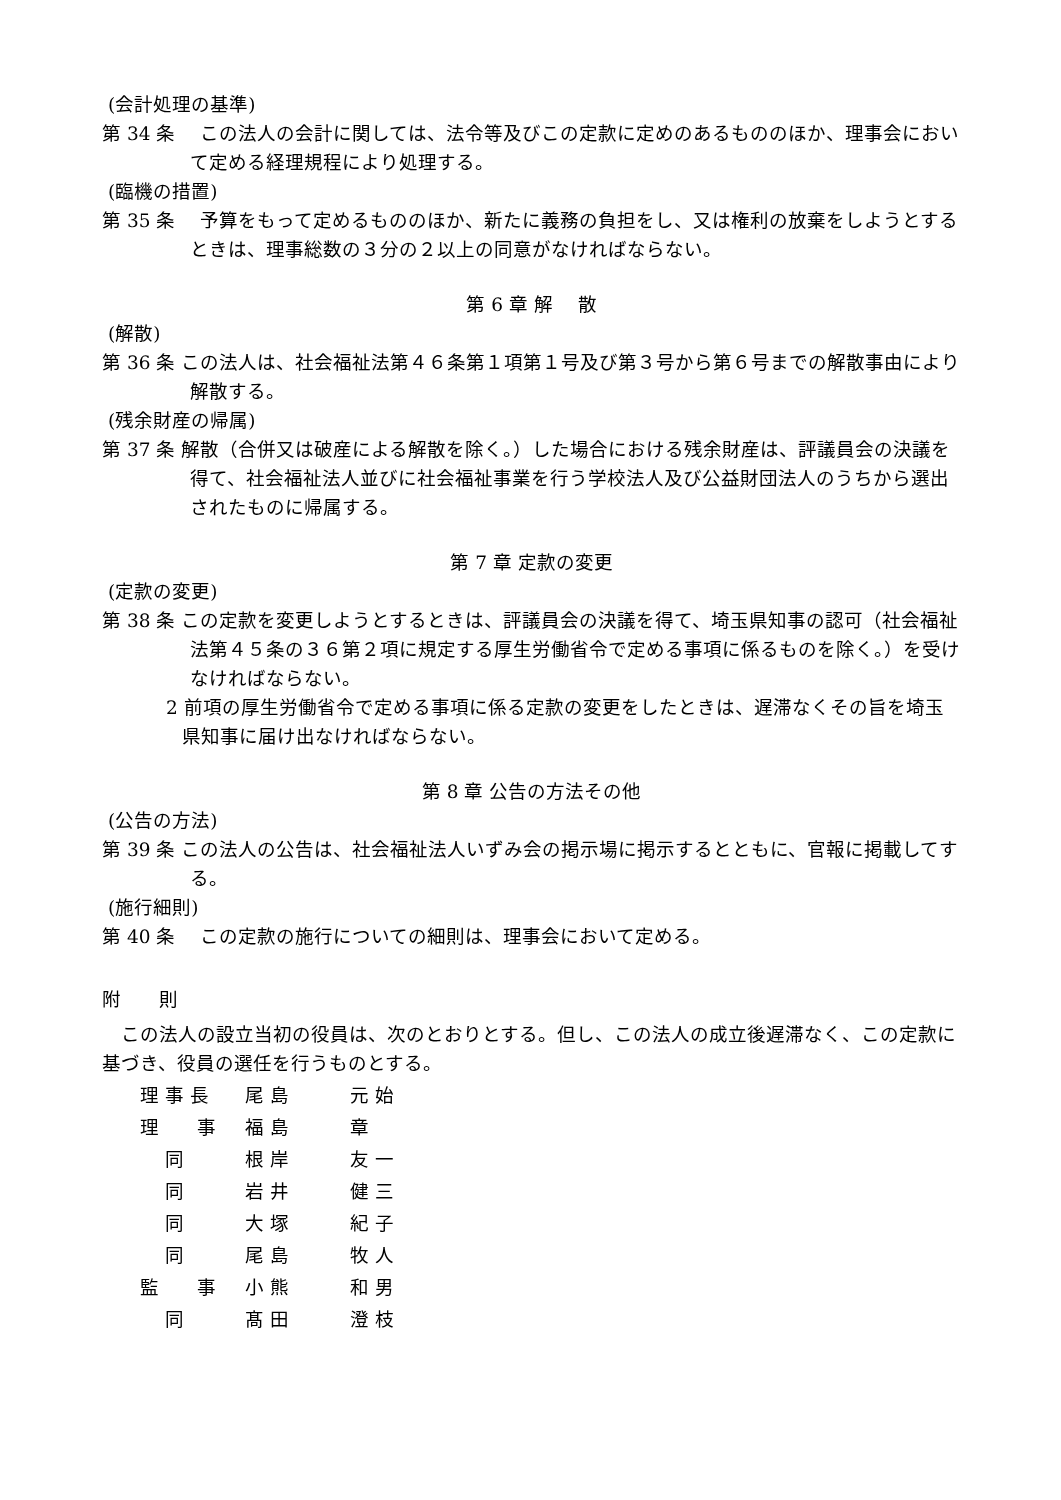(会計処理の基準)
第 34 条　 この法人の会計に関しては、法令等及びこの定款に定めのあるもののほか、理事会において定める経理規程により処理する。
(臨機の措置)
第 35 条　 予算をもって定めるもののほか、新たに義務の負担をし、又は権利の放棄をしようとするときは、理事総数の３分の２以上の同意がなければならない。
第 6 章 解　 散
(解散)
第 36 条 この法人は、社会福祉法第４６条第１項第１号及び第３号から第６号までの解散事由により解散する。
(残余財産の帰属)
第 37 条 解散（合併又は破産による解散を除く。）した場合における残余財産は、評議員会の決議を得て、社会福祉法人並びに社会福祉事業を行う学校法人及び公益財団法人のうちから選出されたものに帰属する。
第 7 章 定款の変更
(定款の変更)
第 38 条 この定款を変更しようとするときは、評議員会の決議を得て、埼玉県知事の認可（社会福祉法第４５条の３６第２項に規定する厚生労働省令で定める事項に係るものを除く。）を受けなければならない。
2 前項の厚生労働省令で定める事項に係る定款の変更をしたときは、遅滞なくその旨を埼玉県知事に届け出なければならない。
第 8 章 公告の方法その他
(公告の方法)
第 39 条 この法人の公告は、社会福祉法人いずみ会の掲示場に掲示するとともに、官報に掲載してする。
(施行細則)
第 40 条　 この定款の施行についての細則は、理事会において定める。
附　　則
　この法人の設立当初の役員は、次のとおりとする。但し、この法人の成立後遅滞なく、この定款に基づき、役員の選任を行うものとする。
| 理 事 長 | 尾 島 | 元 始 |
| 理 事 | 福 島 | 章 |
| 同 | 根 岸 | 友 一 |
| 同 | 岩 井 | 健 三 |
| 同 | 大 塚 | 紀 子 |
| 同 | 尾 島 | 牧 人 |
| 監 事 | 小 熊 | 和 男 |
| 同 | 髙 田 | 澄 枝 |